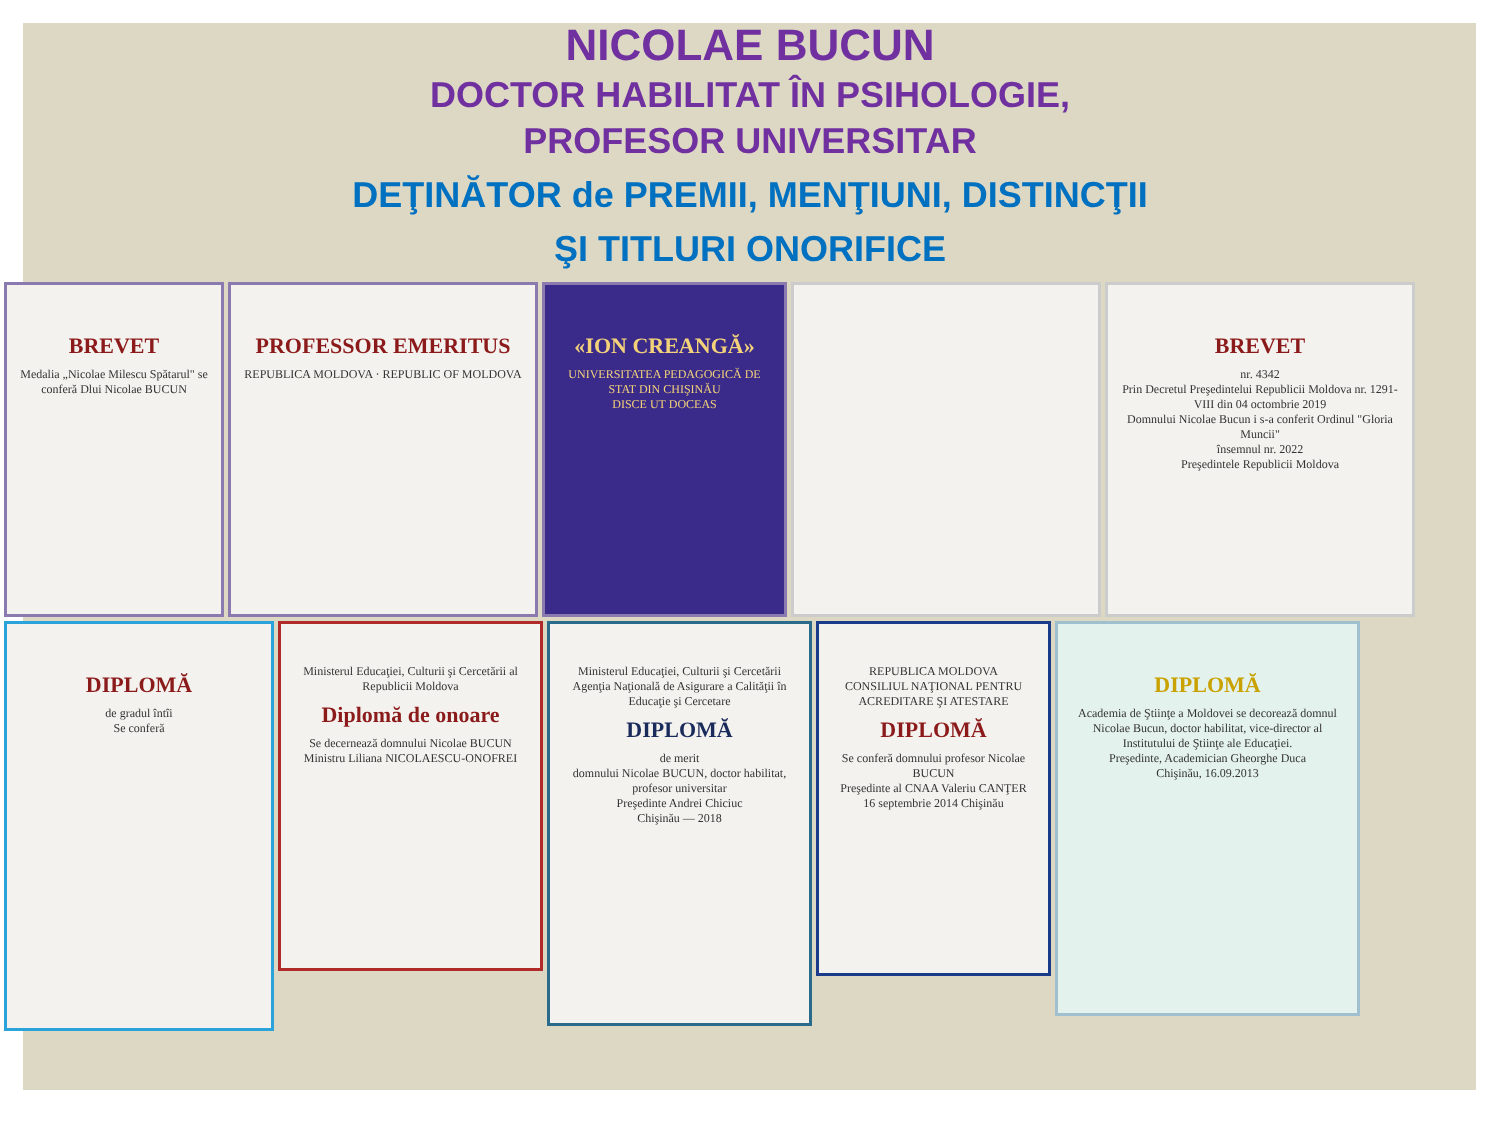NICOLAE BUCUN
DOCTOR HABILITAT ÎN PSIHOLOGIE,
PROFESOR UNIVERSITAR
DEŢINĂTOR de PREMII, MENŢIUNI, DISTINCŢII
ŞI TITLURI ONORIFICE
BREVET
Medalia „Nicolae Milescu Spătarul" se conferă Dlui Nicolae BUCUN
PROFESSOR EMERITUS
REPUBLICA MOLDOVA · REPUBLIC OF MOLDOVA
«ION CREANGĂ»
UNIVERSITATEA PEDAGOGICĂ DE STAT DIN CHIŞINĂU
DISCE UT DOCEAS
BREVET
nr. 4342
Prin Decretul Preşedintelui Republicii Moldova nr. 1291-VIII din 04 octombrie 2019
Domnului Nicolae Bucun i s-a conferit Ordinul "Gloria Muncii"
însemnul nr. 2022
Preşedintele Republicii Moldova
DIPLOMĂ
de gradul întîi
Se conferă
Ministerul Educaţiei, Culturii şi Cercetării al Republicii Moldova
Diplomă de onoare
Se decernează domnului Nicolae BUCUN
Ministru Liliana NICOLAESCU-ONOFREI
Ministerul Educaţiei, Culturii şi Cercetării
Agenţia Naţională de Asigurare a Calităţii în Educaţie şi Cercetare
DIPLOMĂ
de merit
domnului Nicolae BUCUN, doctor habilitat, profesor universitar
Preşedinte Andrei Chiciuc
Chişinău — 2018
REPUBLICA MOLDOVA
CONSILIUL NAŢIONAL PENTRU ACREDITARE ŞI ATESTARE
DIPLOMĂ
Se conferă domnului profesor Nicolae BUCUN
Preşedinte al CNAA Valeriu CANŢER
16 septembrie 2014 Chişinău
DIPLOMĂ
Academia de Ştiinţe a Moldovei se decorează domnul Nicolae Bucun, doctor habilitat, vice-director al Institutului de Ştiinţe ale Educaţiei.
Preşedinte, Academician Gheorghe Duca
Chişinău, 16.09.2013